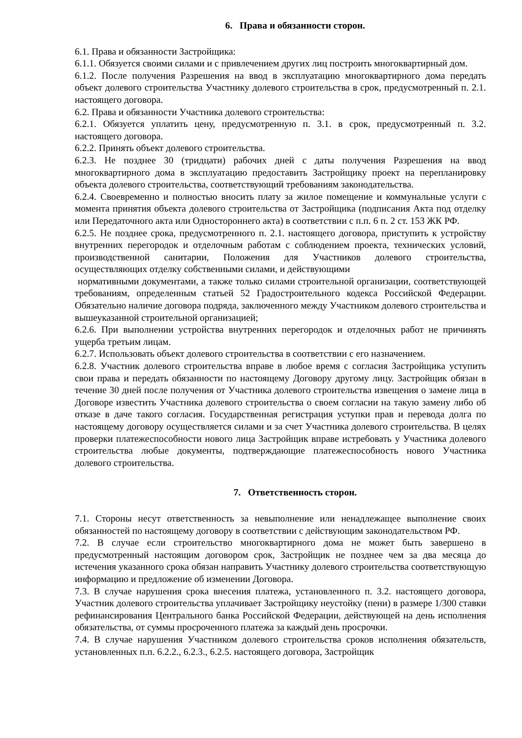6. Права и обязанности сторон.
6.1. Права и обязанности Застройщика:
6.1.1. Обязуется своими силами и с привлечением других лиц построить многоквартирный дом.
6.1.2. После получения Разрешения на ввод в эксплуатацию многоквартирного дома передать объект долевого строительства Участнику долевого строительства в срок, предусмотренный п. 2.1. настоящего договора.
6.2. Права и обязанности Участника долевого строительства:
6.2.1. Обязуется уплатить цену, предусмотренную п. 3.1. в срок, предусмотренный п. 3.2. настоящего договора.
6.2.2. Принять объект долевого строительства.
6.2.3. Не позднее 30 (тридцати) рабочих дней с даты получения Разрешения на ввод многоквартирного дома в эксплуатацию предоставить Застройщику проект на перепланировку объекта долевого строительства, соответствующий требованиям законодательства.
6.2.4. Своевременно и полностью вносить плату за жилое помещение и коммунальные услуги с момента принятия объекта долевого строительства от Застройщика (подписания Акта под отделку или Передаточного акта или Одностороннего акта) в соответствии с п.п. 6 п. 2 ст. 153 ЖК РФ.
6.2.5. Не позднее срока, предусмотренного п. 2.1. настоящего договора, приступить к устройству внутренних перегородок и отделочным работам с соблюдением проекта, технических условий, производственной санитарии, Положения для Участников долевого строительства, осуществляющих отделку собственными силами, и действующими
нормативными документами, а также только силами строительной организации, соответствующей требованиям, определенным статьей 52 Градостроительного кодекса Российской Федерации. Обязательно наличие договора подряда, заключенного между Участником долевого строительства и вышеуказанной строительной организацией;
6.2.6. При выполнении устройства внутренних перегородок и отделочных работ не причинять ущерба третьим лицам.
6.2.7. Использовать объект долевого строительства в соответствии с его назначением.
6.2.8. Участник долевого строительства вправе в любое время с согласия Застройщика уступить свои права и передать обязанности по настоящему Договору другому лицу. Застройщик обязан в течение 30 дней после получения от Участника долевого строительства извещения о замене лица в Договоре известить Участника долевого строительства о своем согласии на такую замену либо об отказе в даче такого согласия. Государственная регистрация уступки прав и перевода долга по настоящему договору осуществляется силами и за счет Участника долевого строительства. В целях проверки платежеспособности нового лица Застройщик вправе истребовать у Участника долевого строительства любые документы, подтверждающие платежеспособность нового Участника долевого строительства.
7. Ответственность сторон.
7.1. Стороны несут ответственность за невыполнение или ненадлежащее выполнение своих обязанностей по настоящему договору в соответствии с действующим законодательством РФ.
7.2. В случае если строительство многоквартирного дома не может быть завершено в предусмотренный настоящим договором срок, Застройщик не позднее чем за два месяца до истечения указанного срока обязан направить Участнику долевого строительства соответствующую информацию и предложение об изменении Договора.
7.3. В случае нарушения срока внесения платежа, установленного п. 3.2. настоящего договора, Участник долевого строительства уплачивает Застройщику неустойку (пени) в размере 1/300 ставки рефинансирования Центрального банка Российской Федерации, действующей на день исполнения обязательства, от суммы просроченного платежа за каждый день просрочки.
7.4. В случае нарушения Участником долевого строительства сроков исполнения обязательств, установленных п.п. 6.2.2., 6.2.3., 6.2.5. настоящего договора, Застройщик